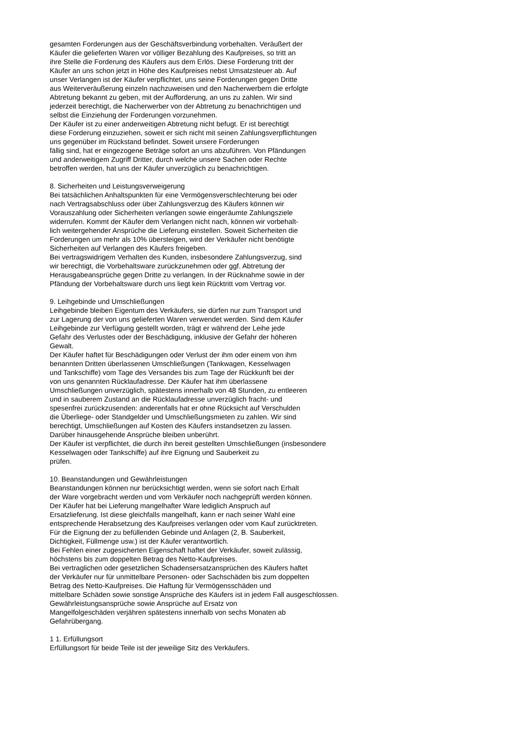gesamten Forderungen aus der Geschäftsverbindung vorbehalten. Veräußert der
Käufer die gelieferten Waren vor völliger Bezahlung des Kaufpreises, so tritt an
ihre Stelle die Forderung des Käufers aus dem Erlös. Diese Forderung tritt der
Käufer an uns schon jetzt in Höhe des Kaufpreises nebst Umsatzsteuer ab. Auf
unser Verlangen ist der Käufer verpflichtet, uns seine Forderungen gegen Dritte
aus Weiterveräußerung einzeln nachzuweisen und den Nacherwerbern die erfolgte
Abtretung bekannt zu geben, mit der Aufforderung, an uns zu zahlen. Wir sind
jederzeit berechtigt, die Nacherwerber von der Abtretung zu benachrichtigen und
selbst die Einziehung der Forderungen vorzunehmen.
Der Käufer ist zu einer anderweitigen Abtretung nicht befugt. Er ist berechtigt
diese Forderung einzuziehen, soweit er sich nicht mit seinen Zahlungsverpflichtungen
uns gegenüber im Rückstand befindet. Soweit unsere Forderungen
fällig sind, hat er eingezogene Beträge sofort an uns abzuführen. Von Pfändungen
und anderweitigem Zugriff Dritter, durch welche unsere Sachen oder Rechte
betroffen werden, hat uns der Käufer unverzüglich zu benachrichtigen.
8. Sicherheiten und Leistungsverweigerung
Bei tatsächlichen Anhaltspunkten für eine Vermögensverschlechterung bei oder
nach Vertragsabschluss oder über Zahlungsverzug des Käufers können wir
Vorauszahlung oder Sicherheiten verlangen sowie eingeräumte Zahlungsziele
widerrufen. Kommt der Käufer dem Verlangen nicht nach, können wir vorbehalt-
lich weitergehender Ansprüche die Lieferung einstellen. Soweit Sicherheiten die
Forderungen um mehr als 10% übersteigen, wird der Verkäufer nicht benötigte
Sicherheiten auf Verlangen des Käufers freigeben.
Bei vertragswidrigem Verhalten des Kunden, insbesondere Zahlungsverzug, sind
wir berechtigt, die Vorbehaltsware zurückzunehmen oder ggf. Abtretung der
Herausgabeansprüche gegen Dritte zu verlangen. In der Rücknahme sowie in der
Pfändung der Vorbehaltsware durch uns liegt kein Rücktritt vom Vertrag vor.
9. Leihgebinde und Umschließungen
Leihgebinde bleiben Eigentum des Verkäufers, sie dürfen nur zum Transport und
zur Lagerung der von uns gelieferten Waren verwendet werden. Sind dem Käufer
Leihgebinde zur Verfügung gestellt worden, trägt er während der Leihe jede
Gefahr des Verlustes oder der Beschädigung, inklusive der Gefahr der höheren
Gewalt.
Der Käufer haftet für Beschädigungen oder Verlust der ihm oder einem von ihm
benannten Dritten überlassenen Umschließungen (Tankwagen, Kesselwagen
und Tankschiffe) vom Tage des Versandes bis zum Tage der Rückkunft bei der
von uns genannten Rücklaufadresse. Der Käufer hat ihm überlassene
Umschließungen unverzüglich, spätestens innerhalb von 48 Stunden, zu entleeren
und in sauberem Zustand an die Rücklaufadresse unverzüglich fracht- und
spesenfrei zurückzusenden: anderenfalls hat er ohne Rücksicht auf Verschulden
die Überliege- oder Standgelder und Umschließungsmieten zu zahlen. Wir sind
berechtigt, Umschließungen auf Kosten des Käufers instandsetzen zu lassen.
Darüber hinausgehende Ansprüche bleiben unberührt.
Der Käufer ist verpflichtet, die durch ihn bereit gestellten Umschließungen (insbesondere
Kesselwagen oder Tankschiffe) auf ihre Eignung und Sauberkeit zu
prüfen.
10. Beanstandungen und Gewährleistungen
Beanstandungen können nur berücksichtigt werden, wenn sie sofort nach Erhalt
der Ware vorgebracht werden und vom Verkäufer noch nachgeprüft werden können.
Der Käufer hat bei Lieferung mangelhafter Ware lediglich Anspruch auf
Ersatzlieferung. Ist diese gleichfalls mangelhaft, kann er nach seiner Wahl eine
entsprechende Herabsetzung des Kaufpreises verlangen oder vom Kauf zurücktreten.
Für die Eignung der zu befüllenden Gebinde und Anlagen (2, B. Sauberkeit,
Dichtigkeit, Füllmenge usw.) ist der Käufer verantwortlich.
Bei Fehlen einer zugesicherten Eigenschaft haftet der Verkäufer, soweit zulässig,
höchstens bis zum doppelten Betrag des Netto-Kaufpreises.
Bei vertraglichen oder gesetzlichen Schadensersatzansprüchen des Käufers haftet
der Verkäufer nur für unmittelbare Personen- oder Sachschäden bis zum doppelten
Betrag des Netto-Kaufpreises. Die Haftung für Vermögensschäden und
mittelbare Schäden sowie sonstige Ansprüche des Käufers ist in jedem Fall ausgeschlossen.
Gewährleistungsansprüche sowie Ansprüche auf Ersatz von
Mangelfolgeschäden verjähren spätestens innerhalb von sechs Monaten ab
Gefahrübergang.
1 1. Erfüllungsort
Erfüllungsort für beide Teile ist der jeweilige Sitz des Verkäufers.